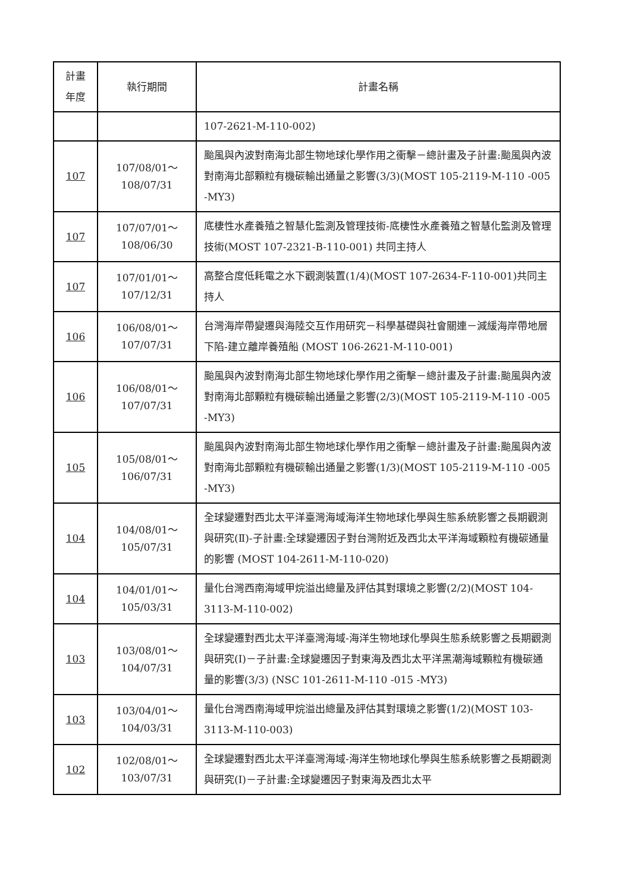| 計畫年度 | 執行期間 | 計畫名稱 |
| --- | --- | --- |
| | | 107-2621-M-110-002) |
| 107 | 107/08/01～ 108/07/31 | 颱風與內波對南海北部生物地球化學作用之衝擊－總計畫及子計畫:颱風與內波對南海北部顆粒有機碳輸出通量之影響(3/3)(MOST 105-2119-M-110 -005 -MY3) |
| 107 | 107/07/01～ 108/06/30 | 底棲性水產養殖之智慧化監測及管理技術-底棲性水產養殖之智慧化監測及管理技術(MOST 107-2321-B-110-001) 共同主持人 |
| 107 | 107/01/01～ 107/12/31 | 高整合度低耗電之水下觀測裝置(1/4)(MOST 107-2634-F-110-001)共同主持人 |
| 106 | 106/08/01～ 107/07/31 | 台灣海岸帶變遷與海陸交互作用研究－科學基礎與社會關連－減緩海岸帶地層下陷-建立離岸養殖船 (MOST 106-2621-M-110-001) |
| 106 | 106/08/01～ 107/07/31 | 颱風與內波對南海北部生物地球化學作用之衝擊－總計畫及子計畫:颱風與內波對南海北部顆粒有機碳輸出通量之影響(2/3)(MOST 105-2119-M-110 -005 -MY3) |
| 105 | 105/08/01～ 106/07/31 | 颱風與內波對南海北部生物地球化學作用之衝擊－總計畫及子計畫:颱風與內波對南海北部顆粒有機碳輸出通量之影響(1/3)(MOST 105-2119-M-110 -005 -MY3) |
| 104 | 104/08/01～ 105/07/31 | 全球變遷對西北太平洋臺灣海域海洋生物地球化學與生態系統影響之長期觀測與研究(Ⅱ)-子計畫:全球變遷因子對台灣附近及西北太平洋海域顆粒有機碳通量的影響 (MOST 104-2611-M-110-020) |
| 104 | 104/01/01～ 105/03/31 | 量化台灣西南海域甲烷溢出總量及評估其對環境之影響(2/2)(MOST 104-3113-M-110-002) |
| 103 | 103/08/01～ 104/07/31 | 全球變遷對西北太平洋臺灣海域-海洋生物地球化學與生態系統影響之長期觀測與研究(I)－子計畫:全球變遷因子對東海及西北太平洋黑潮海域顆粒有機碳通量的影響(3/3) (NSC 101-2611-M-110 -015 -MY3) |
| 103 | 103/04/01～ 104/03/31 | 量化台灣西南海域甲烷溢出總量及評估其對環境之影響(1/2)(MOST 103-3113-M-110-003) |
| 102 | 102/08/01～ 103/07/31 | 全球變遷對西北太平洋臺灣海域-海洋生物地球化學與生態系統影響之長期觀測與研究(I)－子計畫:全球變遷因子對東海及西北太平 |